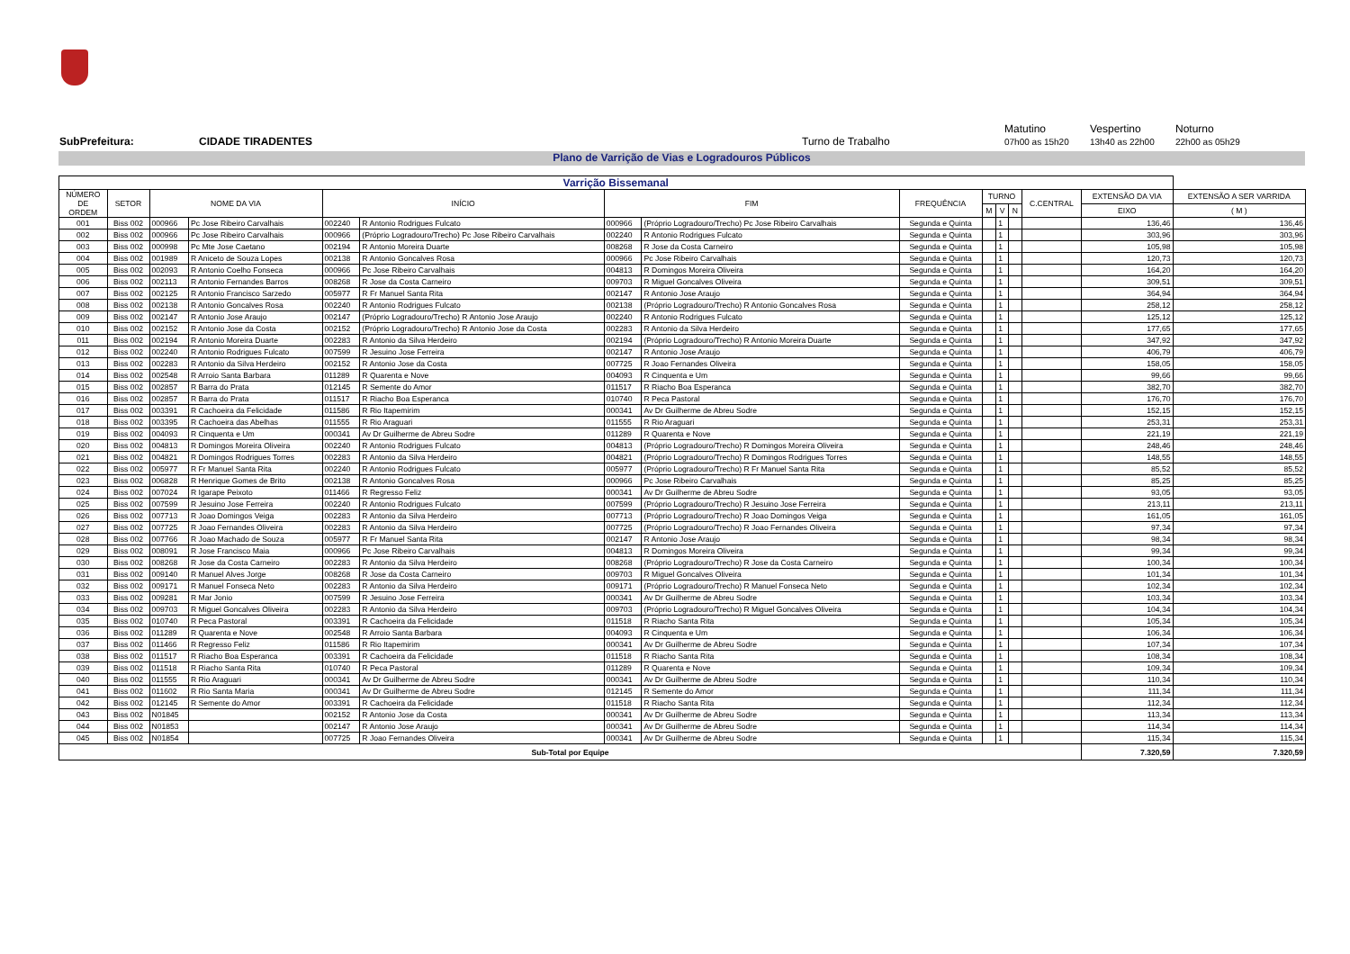SubPrefeitura: CIDADE TIRADENTES Turno de Trabalho
Matutino
07h00 as 15h20
Vespertino
13h40 as 22h00
Noturno
22h00 as 05h29
Plano de Varrição de Vias e Logradouros Públicos
| Varrição Bissemanal | | | | | | | | | | | | | | |
| --- | --- | --- | --- | --- | --- | --- | --- | --- | --- | --- | --- | --- | --- | --- |
| NÚMERO DE ORDEM | SETOR | NOME DA VIA | | INÍCIO | | FIM | | FREQUÊNCIA | TURNO | | | C.CENTRAL | EXTENSÃO DA VIA | EXTENSÃO A SER VARRIDA |
| | | | | | | | | | M | V | N | | EIXO | ( M ) |
| 001 | Biss 002 | 000966 | Pc Jose Ribeiro Carvalhais | 002240 | R Antonio Rodrigues Fulcato | 000966 | (Próprio Logradouro/Trecho) Pc Jose Ribeiro Carvalhais | Segunda e Quinta | | 1 | | | 136,46 | 136,46 |
| 002 | Biss 002 | 000966 | Pc Jose Ribeiro Carvalhais | 000966 | (Próprio Logradouro/Trecho) Pc Jose Ribeiro Carvalhais | 002240 | R Antonio Rodrigues Fulcato | Segunda e Quinta | | 1 | | | 303,96 | 303,96 |
| 003 | Biss 002 | 000998 | Pc Mte Jose Caetano | 002194 | R Antonio Moreira Duarte | 008268 | R Jose da Costa Carneiro | Segunda e Quinta | | 1 | | | 105,98 | 105,98 |
| 004 | Biss 002 | 001989 | R Aniceto de Souza Lopes | 002138 | R Antonio Goncalves Rosa | 000966 | Pc Jose Ribeiro Carvalhais | Segunda e Quinta | | 1 | | | 120,73 | 120,73 |
| 005 | Biss 002 | 002093 | R Antonio Coelho Fonseca | 000966 | Pc Jose Ribeiro Carvalhais | 004813 | R Domingos Moreira Oliveira | Segunda e Quinta | | 1 | | | 164,20 | 164,20 |
| 006 | Biss 002 | 002113 | R Antonio Fernandes Barros | 008268 | R Jose da Costa Carneiro | 009703 | R Miguel Goncalves Oliveira | Segunda e Quinta | | 1 | | | 309,51 | 309,51 |
| 007 | Biss 002 | 002125 | R Antonio Francisco Sarzedo | 005977 | R Fr Manuel Santa Rita | 002147 | R Antonio Jose Araujo | Segunda e Quinta | | 1 | | | 364,94 | 364,94 |
| 008 | Biss 002 | 002138 | R Antonio Goncalves Rosa | 002240 | R Antonio Rodrigues Fulcato | 002138 | (Próprio Logradouro/Trecho) R Antonio Goncalves Rosa | Segunda e Quinta | | 1 | | | 258,12 | 258,12 |
| 009 | Biss 002 | 002147 | R Antonio Jose Araujo | 002147 | (Próprio Logradouro/Trecho) R Antonio Jose Araujo | 002240 | R Antonio Rodrigues Fulcato | Segunda e Quinta | | 1 | | | 125,12 | 125,12 |
| 010 | Biss 002 | 002152 | R Antonio Jose da Costa | 002152 | (Próprio Logradouro/Trecho) R Antonio Jose da Costa | 002283 | R Antonio da Silva Herdeiro | Segunda e Quinta | | 1 | | | 177,65 | 177,65 |
| 011 | Biss 002 | 002194 | R Antonio Moreira Duarte | 002283 | R Antonio da Silva Herdeiro | 002194 | (Próprio Logradouro/Trecho) R Antonio Moreira Duarte | Segunda e Quinta | | 1 | | | 347,92 | 347,92 |
| 012 | Biss 002 | 002240 | R Antonio Rodrigues Fulcato | 007599 | R Jesuino Jose Ferreira | 002147 | R Antonio Jose Araujo | Segunda e Quinta | | 1 | | | 406,79 | 406,79 |
| 013 | Biss 002 | 002283 | R Antonio da Silva Herdeiro | 002152 | R Antonio Jose da Costa | 007725 | R Joao Fernandes Oliveira | Segunda e Quinta | | 1 | | | 158,05 | 158,05 |
| 014 | Biss 002 | 002548 | R Arroio Santa Barbara | 011289 | R Quarenta e Nove | 004093 | R Cinquenta e Um | Segunda e Quinta | | 1 | | | 99,66 | 99,66 |
| 015 | Biss 002 | 002857 | R Barra do Prata | 012145 | R Semente do Amor | 011517 | R Riacho Boa Esperanca | Segunda e Quinta | | 1 | | | 382,70 | 382,70 |
| 016 | Biss 002 | 002857 | R Barra do Prata | 011517 | R Riacho Boa Esperanca | 010740 | R Peca Pastoral | Segunda e Quinta | | 1 | | | 176,70 | 176,70 |
| 017 | Biss 002 | 003391 | R Cachoeira da Felicidade | 011586 | R Rio Itapemirim | 000341 | Av Dr Guilherme de Abreu Sodre | Segunda e Quinta | | 1 | | | 152,15 | 152,15 |
| 018 | Biss 002 | 003395 | R Cachoeira das Abelhas | 011555 | R Rio Araguari | 011555 | R Rio Araguari | Segunda e Quinta | | 1 | | | 253,31 | 253,31 |
| 019 | Biss 002 | 004093 | R Cinquenta e Um | 000341 | Av Dr Guilherme de Abreu Sodre | 011289 | R Quarenta e Nove | Segunda e Quinta | | 1 | | | 221,19 | 221,19 |
| 020 | Biss 002 | 004813 | R Domingos Moreira Oliveira | 002240 | R Antonio Rodrigues Fulcato | 004813 | (Próprio Logradouro/Trecho) R Domingos Moreira Oliveira | Segunda e Quinta | | 1 | | | 248,46 | 248,46 |
| 021 | Biss 002 | 004821 | R Domingos Rodrigues Torres | 002283 | R Antonio da Silva Herdeiro | 004821 | (Próprio Logradouro/Trecho) R Domingos Rodrigues Torres | Segunda e Quinta | | 1 | | | 148,55 | 148,55 |
| 022 | Biss 002 | 005977 | R Fr Manuel Santa Rita | 002240 | R Antonio Rodrigues Fulcato | 005977 | (Próprio Logradouro/Trecho) R Fr Manuel Santa Rita | Segunda e Quinta | | 1 | | | 85,52 | 85,52 |
| 023 | Biss 002 | 006828 | R Henrique Gomes de Brito | 002138 | R Antonio Goncalves Rosa | 000966 | Pc Jose Ribeiro Carvalhais | Segunda e Quinta | | 1 | | | 85,25 | 85,25 |
| 024 | Biss 002 | 007024 | R Igarape Peixoto | 011466 | R Regresso Feliz | 000341 | Av Dr Guilherme de Abreu Sodre | Segunda e Quinta | | 1 | | | 93,05 | 93,05 |
| 025 | Biss 002 | 007599 | R Jesuino Jose Ferreira | 002240 | R Antonio Rodrigues Fulcato | 007599 | (Próprio Logradouro/Trecho) R Jesuino Jose Ferreira | Segunda e Quinta | | 1 | | | 213,11 | 213,11 |
| 026 | Biss 002 | 007713 | R Joao Domingos Veiga | 002283 | R Antonio da Silva Herdeiro | 007713 | (Próprio Logradouro/Trecho) R Joao Domingos Veiga | Segunda e Quinta | | 1 | | | 161,05 | 161,05 |
| 027 | Biss 002 | 007725 | R Joao Fernandes Oliveira | 002283 | R Antonio da Silva Herdeiro | 007725 | (Próprio Logradouro/Trecho) R Joao Fernandes Oliveira | Segunda e Quinta | | 1 | | | 97,34 | 97,34 |
| 028 | Biss 002 | 007766 | R Joao Machado de Souza | 005977 | R Fr Manuel Santa Rita | 002147 | R Antonio Jose Araujo | Segunda e Quinta | | 1 | | | 98,34 | 98,34 |
| 029 | Biss 002 | 008091 | R Jose Francisco Maia | 000966 | Pc Jose Ribeiro Carvalhais | 004813 | R Domingos Moreira Oliveira | Segunda e Quinta | | 1 | | | 99,34 | 99,34 |
| 030 | Biss 002 | 008268 | R Jose da Costa Carneiro | 002283 | R Antonio da Silva Herdeiro | 008268 | (Próprio Logradouro/Trecho) R Jose da Costa Carneiro | Segunda e Quinta | | 1 | | | 100,34 | 100,34 |
| 031 | Biss 002 | 009140 | R Manuel Alves Jorge | 008268 | R Jose da Costa Carneiro | 009703 | R Miguel Goncalves Oliveira | Segunda e Quinta | | 1 | | | 101,34 | 101,34 |
| 032 | Biss 002 | 009171 | R Manuel Fonseca Neto | 002283 | R Antonio da Silva Herdeiro | 009171 | (Próprio Logradouro/Trecho) R Manuel Fonseca Neto | Segunda e Quinta | | 1 | | | 102,34 | 102,34 |
| 033 | Biss 002 | 009281 | R Mar Jonio | 007599 | R Jesuino Jose Ferreira | 000341 | Av Dr Guilherme de Abreu Sodre | Segunda e Quinta | | 1 | | | 103,34 | 103,34 |
| 034 | Biss 002 | 009703 | R Miguel Goncalves Oliveira | 002283 | R Antonio da Silva Herdeiro | 009703 | (Próprio Logradouro/Trecho) R Miguel Goncalves Oliveira | Segunda e Quinta | | 1 | | | 104,34 | 104,34 |
| 035 | Biss 002 | 010740 | R Peca Pastoral | 003391 | R Cachoeira da Felicidade | 011518 | R Riacho Santa Rita | Segunda e Quinta | | 1 | | | 105,34 | 105,34 |
| 036 | Biss 002 | 011289 | R Quarenta e Nove | 002548 | R Arroio Santa Barbara | 004093 | R Cinquenta e Um | Segunda e Quinta | | 1 | | | 106,34 | 106,34 |
| 037 | Biss 002 | 011466 | R Regresso Feliz | 011586 | R Rio Itapemirim | 000341 | Av Dr Guilherme de Abreu Sodre | Segunda e Quinta | | 1 | | | 107,34 | 107,34 |
| 038 | Biss 002 | 011517 | R Riacho Boa Esperanca | 003391 | R Cachoeira da Felicidade | 011518 | R Riacho Santa Rita | Segunda e Quinta | | 1 | | | 108,34 | 108,34 |
| 039 | Biss 002 | 011518 | R Riacho Santa Rita | 010740 | R Peca Pastoral | 011289 | R Quarenta e Nove | Segunda e Quinta | | 1 | | | 109,34 | 109,34 |
| 040 | Biss 002 | 011555 | R Rio Araguari | 000341 | Av Dr Guilherme de Abreu Sodre | 000341 | Av Dr Guilherme de Abreu Sodre | Segunda e Quinta | | 1 | | | 110,34 | 110,34 |
| 041 | Biss 002 | 011602 | R Rio Santa Maria | 000341 | Av Dr Guilherme de Abreu Sodre | 012145 | R Semente do Amor | Segunda e Quinta | | 1 | | | 111,34 | 111,34 |
| 042 | Biss 002 | 012145 | R Semente do Amor | 003391 | R Cachoeira da Felicidade | 011518 | R Riacho Santa Rita | Segunda e Quinta | | 1 | | | 112,34 | 112,34 |
| 043 | Biss 002 | N01845 | | 002152 | R Antonio Jose da Costa | 000341 | Av Dr Guilherme de Abreu Sodre | Segunda e Quinta | | 1 | | | 113,34 | 113,34 |
| 044 | Biss 002 | N01853 | | 002147 | R Antonio Jose Araujo | 000341 | Av Dr Guilherme de Abreu Sodre | Segunda e Quinta | | 1 | | | 114,34 | 114,34 |
| 045 | Biss 002 | N01854 | | 007725 | R Joao Fernandes Oliveira | 000341 | Av Dr Guilherme de Abreu Sodre | Segunda e Quinta | | 1 | | | 115,34 | 115,34 |
| Sub-Total por Equipe | | | | | | | | | | | | | 7.320,59 | 7.320,59 |